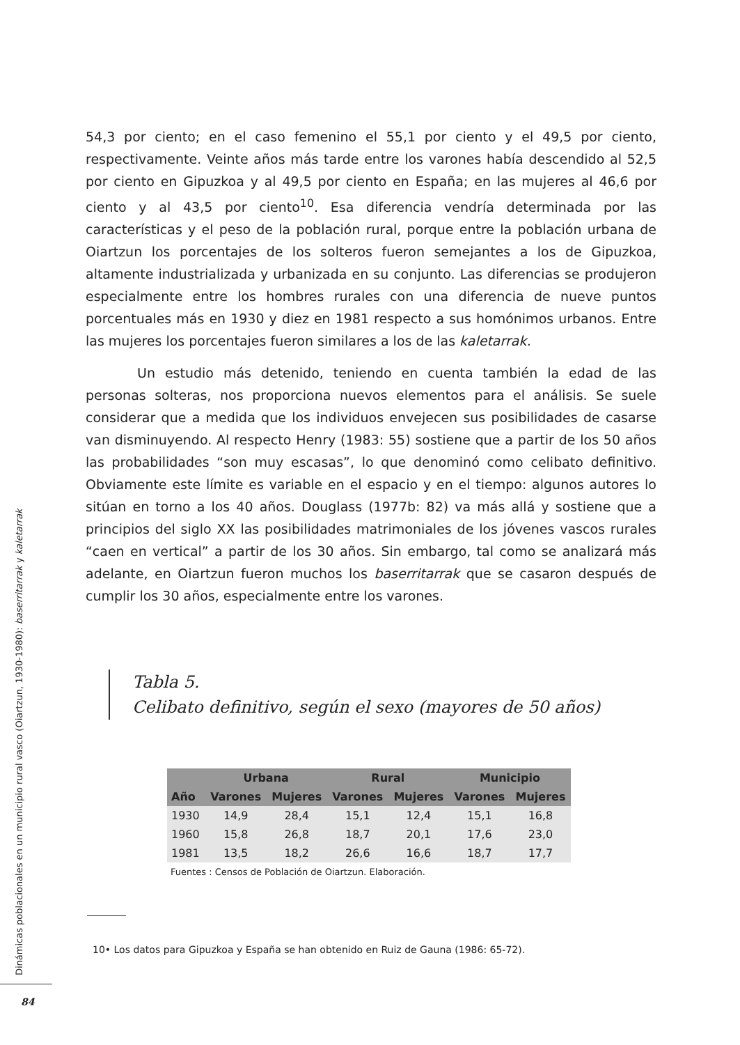54,3 por ciento; en el caso femenino el 55,1 por ciento y el 49,5 por ciento, respectivamente. Veinte años más tarde entre los varones había descendido al 52,5 por ciento en Gipuzkoa y al 49,5 por ciento en España; en las mujeres al 46,6 por ciento y al 43,5 por ciento<sup>10</sup>. Esa diferencia vendría determinada por las características y el peso de la población rural, porque entre la población urbana de Oiartzun los porcentajes de los solteros fueron semejantes a los de Gipuzkoa, altamente industrializada y urbanizada en su conjunto. Las diferencias se produjeron especialmente entre los hombres rurales con una diferencia de nueve puntos porcentuales más en 1930 y diez en 1981 respecto a sus homónimos urbanos. Entre las mujeres los porcentajes fueron similares a los de las kaletarrak.
Un estudio más detenido, teniendo en cuenta también la edad de las personas solteras, nos proporciona nuevos elementos para el análisis. Se suele considerar que a medida que los individuos envejecen sus posibilidades de casarse van disminuyendo. Al respecto Henry (1983: 55) sostiene que a partir de los 50 años las probabilidades “son muy escasas”, lo que denominó como celibato definitivo. Obviamente este límite es variable en el espacio y en el tiempo: algunos autores lo sitúan en torno a los 40 años. Douglass (1977b: 82) va más allá y sostiene que a principios del siglo XX las posibilidades matrimoniales de los jóvenes vascos rurales “caen en vertical” a partir de los 30 años. Sin embargo, tal como se analizará más adelante, en Oiartzun fueron muchos los baserritarrak que se casaron después de cumplir los 30 años, especialmente entre los varones.
Tabla 5.
Celibato definitivo, según el sexo (mayores de 50 años)
| | Urbana | | Rural | | Municipio | |
| --- | --- | --- | --- | --- | --- | --- |
| Año | Varones | Mujeres | Varones | Mujeres | Varones | Mujeres |
| 1930 | 14,9 | 28,4 | 15,1 | 12,4 | 15,1 | 16,8 |
| 1960 | 15,8 | 26,8 | 18,7 | 20,1 | 17,6 | 23,0 |
| 1981 | 13,5 | 18,2 | 26,6 | 16,6 | 18,7 | 17,7 |
Fuentes : Censos de Población de Oiartzun. Elaboración.
10• Los datos para Gipuzkoa y España se han obtenido en Ruiz de Gauna (1986: 65-72).
Dinámicas poblacionales en un municipio rural vasco (Oiartzun, 1930-1980): baserritarrak y kaletarrak
84